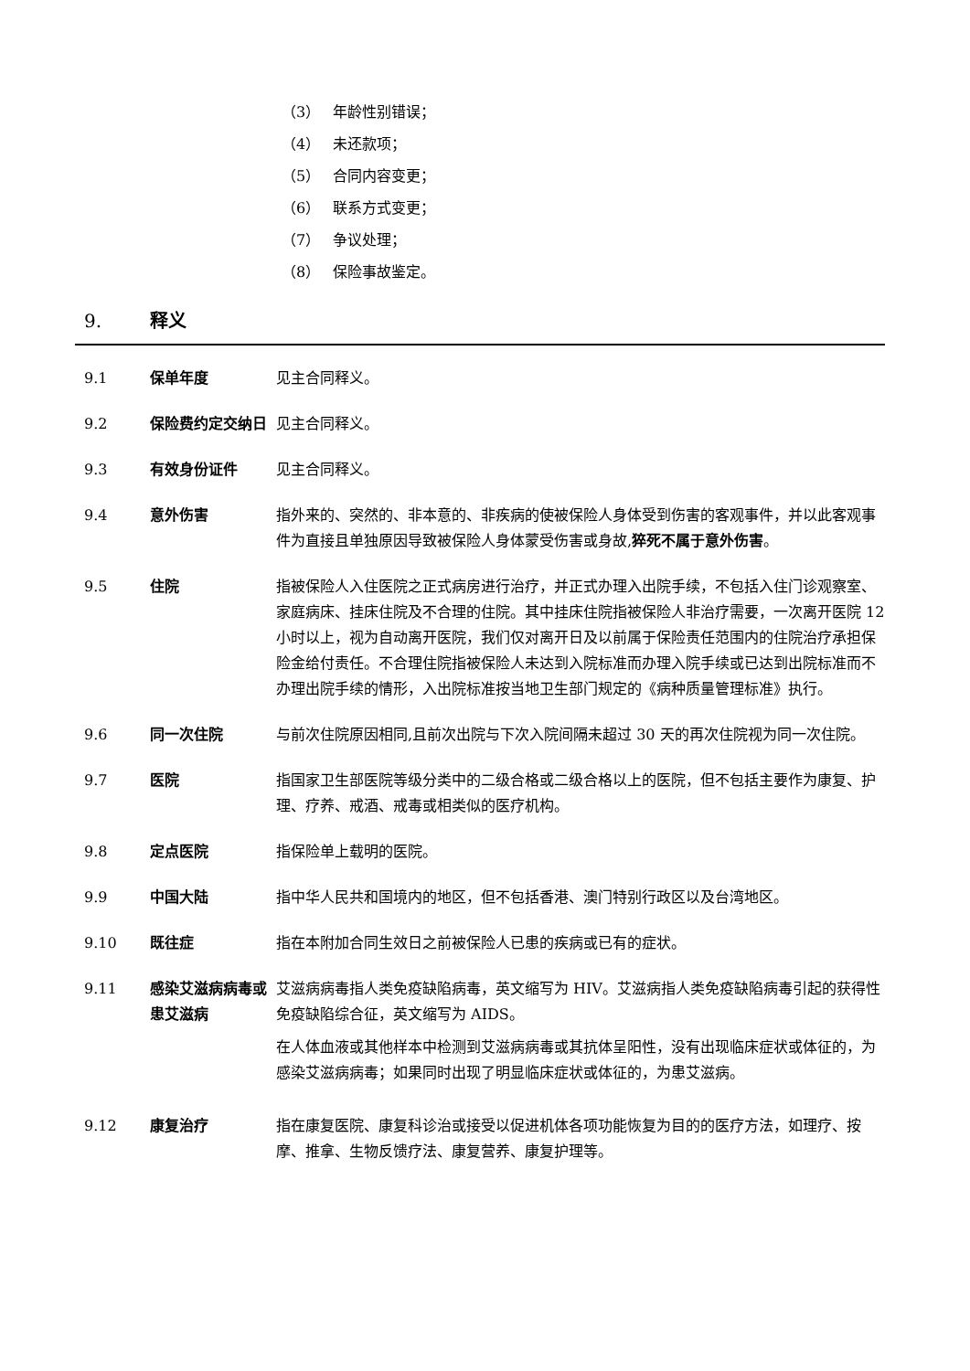（3） 年龄性别错误；
（4） 未还款项；
（5） 合同内容变更；
（6） 联系方式变更；
（7） 争议处理；
（8） 保险事故鉴定。
9. 释义
9.1 保单年度 见主合同释义。
9.2 保险费约定交纳日 见主合同释义。
9.3 有效身份证件 见主合同释义。
9.4 意外伤害 指外来的、突然的、非本意的、非疾病的使被保险人身体受到伤害的客观事件，并以此客观事件为直接且单独原因导致被保险人身体蒙受伤害或身故,猝死不属于意外伤害。
9.5 住院 指被保险人入住医院之正式病房进行治疗，并正式办理入出院手续，不包括入住门诊观察室、家庭病床、挂床住院及不合理的住院。其中挂床住院指被保险人非治疗需要，一次离开医院 12 小时以上，视为自动离开医院，我们仅对离开日及以前属于保险责任范围内的住院治疗承担保险金给付责任。不合理住院指被保险人未达到入院标准而办理入院手续或已达到出院标准而不办理出院手续的情形，入出院标准按当地卫生部门规定的《病种质量管理标准》执行。
9.6 同一次住院 与前次住院原因相同,且前次出院与下次入院间隔未超过 30 天的再次住院视为同一次住院。
9.7 医院 指国家卫生部医院等级分类中的二级合格或二级合格以上的医院，但不包括主要作为康复、护理、疗养、戒酒、戒毒或相类似的医疗机构。
9.8 定点医院 指保险单上载明的医院。
9.9 中国大陆 指中华人民共和国境内的地区，但不包括香港、澳门特别行政区以及台湾地区。
9.10 既往症 指在本附加合同生效日之前被保险人已患的疾病或已有的症状。
9.11 感染艾滋病病毒或患艾滋病
艾滋病病毒指人类免疫缺陷病毒，英文缩写为 HIV。艾滋病指人类免疫缺陷病毒引起的获得性免疫缺陷综合征，英文缩写为 AIDS。
在人体血液或其他样本中检测到艾滋病病毒或其抗体呈阳性，没有出现临床症状或体征的，为感染艾滋病病毒；如果同时出现了明显临床症状或体征的，为患艾滋病。
9.12 康复治疗 指在康复医院、康复科诊治或接受以促进机体各项功能恢复为目的的医疗方法，如理疗、按摩、推拿、生物反馈疗法、康复营养、康复护理等。